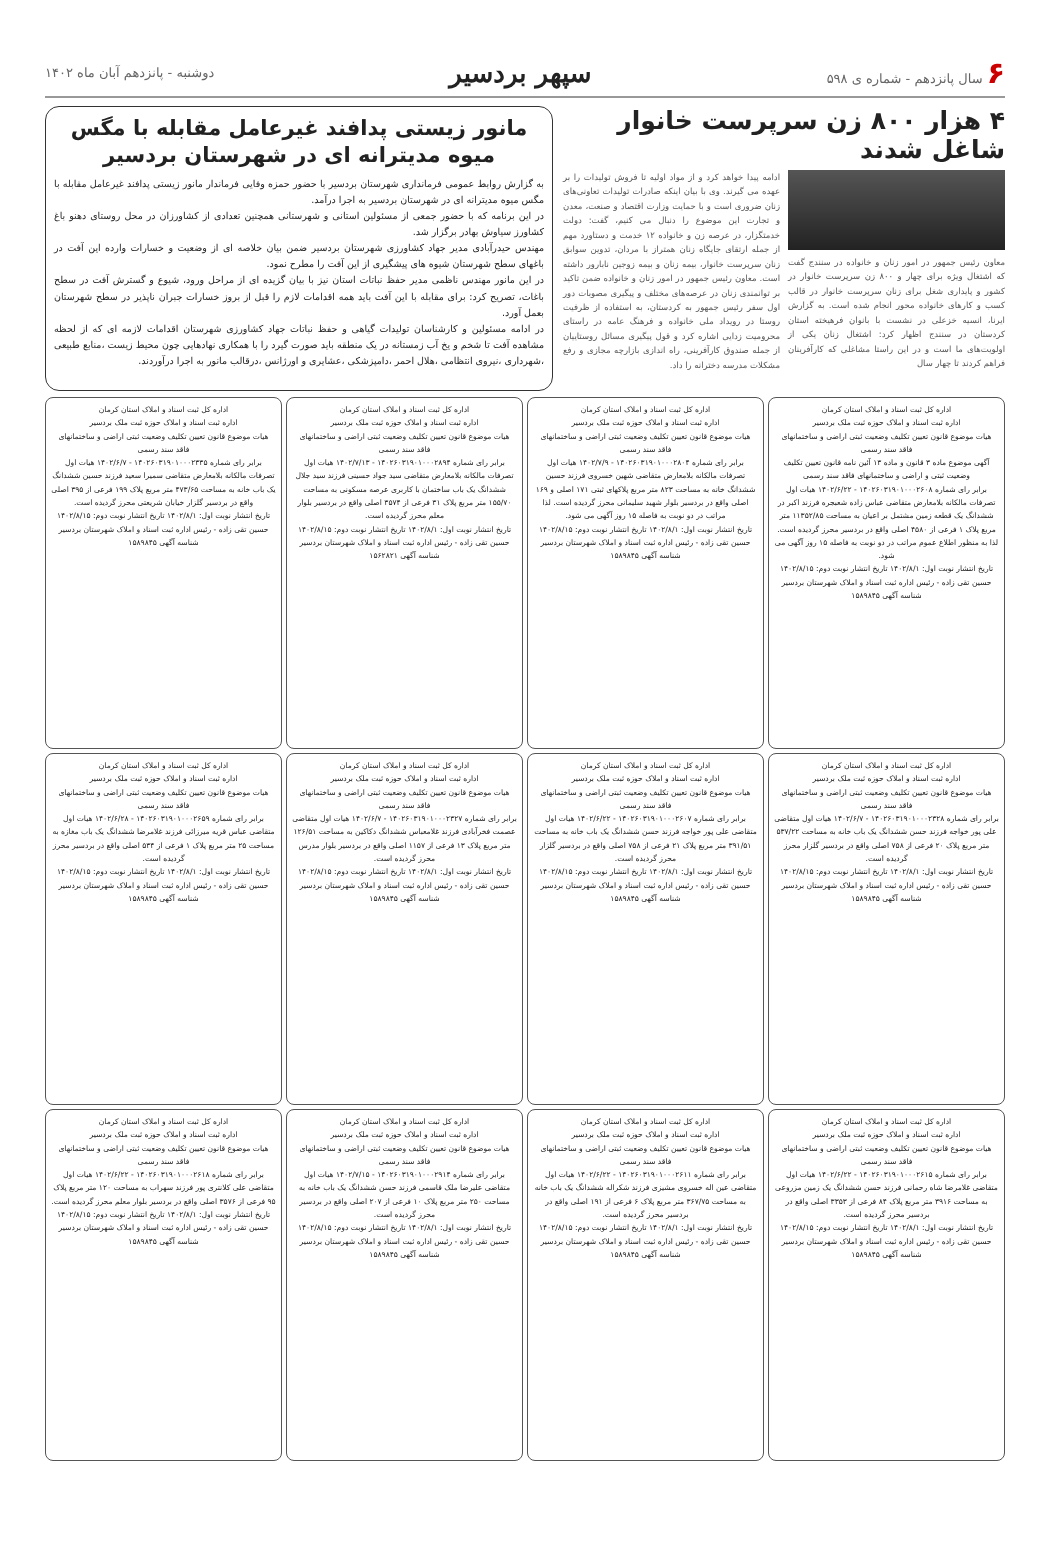۶ سال پانزدهم - شماره ی ۵۹۸
سپهر بردسیر
دوشنبه - پانزدهم آبان ماه ۱۴۰۲
۴ هزار ۸۰۰ زن سرپرست خانوار شاغل شدند
معاون رئیس جمهور در امور زنان و خانواده در سنندج گفت که اشتغال ویژه برای چهار و ۸۰۰ زن سرپرست خانوار در کشور و پایداری شغل برای زنان سرپرست خانوار در قالب کسب و کارهای خانواده محور انجام شده است. به گزارش ایرنا، انسیه خزعلی در نشست با بانوان فرهیخته استان کردستان در سنندج اظهار کرد: اشتغال زنان یکی از اولویت‌های ما است و در این راستا مشاغلی که کارآفرینان فراهم کردند تا چهار سال
ادامه پیدا خواهد کرد و از مواد اولیه تا فروش تولیدات را بر عهده می گیرند. وی با بیان اینکه صادرات تولیدات تعاونی‌های زنان ضروری است و با حمایت وزارت اقتصاد و صنعت، معدن و تجارت این موضوع را دنبال می کنیم، گفت: دولت خدمتگزار، در عرصه زن و خانواده ۱۲ خدمت و دستاورد مهم از جمله ارتقای جایگاه زنان همتراز با مردان، تدوین سوابق زنان سرپرست خانوار، بیمه زنان و بیمه زوجین نابارور داشته است. معاون رئیس جمهور در امور زنان و خانواده ضمن تاکید بر توانمندی زنان در عرصه‌های مختلف و پیگیری مصوبات دور اول سفر رئیس جمهور به کردستان، به استفاده از ظرفیت روستا در رویداد ملی خانواده و فرهنگ عامه در راستای محرومیت زدایی اشاره کرد و قول پیگیری مسائل روستاییان از جمله صندوق کارآفرینی، راه اندازی بازارچه مجازی و رفع مشکلات مدرسه دخترانه را داد.
مانور زیستی پدافند غیرعامل مقابله با مگس میوه مدیترانه ای در شهرستان بردسیر
به گزارش روابط عمومی فرمانداری شهرستان بردسیر با حضور حمزه وفایی فرماندار مانور زیستی پدافند غیرعامل مقابله با مگس میوه مدیترانه ای در شهرستان بردسیر به اجرا درآمد.
در این برنامه که با حضور جمعی از مسئولین استانی و شهرستانی همچنین تعدادی از کشاورزان در محل روستای دهنو باغ کشاورز سیاوش بهادر برگزار شد.
مهندس حیدرآبادی مدیر جهاد کشاورزی شهرستان بردسیر ضمن بیان خلاصه ای از وضعیت و خسارات وارده این آفت در باغهای سطح شهرستان شیوه های پیشگیری از این آفت را مطرح نمود.
در این مانور مهندس ناظمی مدیر حفظ نباتات استان نیز با بیان گزیده ای از مراحل ورود، شیوع و گسترش آفت در سطح باغات، تصریح کرد: برای مقابله با این آفت باید همه اقدامات لازم را قبل از بروز خسارات جبران ناپذیر در سطح شهرستان بعمل آورد.
در ادامه مسئولین و کارشناسان تولیدات گیاهی و حفظ نباتات جهاد کشاورزی شهرستان اقدامات لازمه ای که از لحظه مشاهده آفت تا شخم و یخ آب زمستانه در یک منطقه باید صورت گیرد را با همکاری نهادهایی چون محیط زیست ،منابع طبیعی ،شهرداری ،نیروی انتظامی ،هلال احمر ،دامپزشکی ،عشایری و اورژانس ،درقالب مانور به اجرا درآوردند.
اداره کل ثبت اسناد و املاک استان کرمان
اداره ثبت اسناد و املاک حوزه ثبت ملک بردسیر
هیات موضوع قانون تعیین تکلیف وضعیت ثبتی اراضی و ساختمانهای فاقد سند رسمی
آگهی موضوع ماده ۳ قانون و ماده ۱۳ آئین نامه قانون تعیین تکلیف وضعیت ثبتی و اراضی و ساختمانهای فاقد سند رسمی
برابر رای شماره ۱۴۰۲۶۰۳۱۹۰۱۰۰۰۲۶۰۸ - ۱۴۰۲/۶/۲۲ هیات اول تصرفات مالکانه بلامعارض متقاضی عباس زاده شعبجره فرزند اکبر در ششدانگ یک قطعه زمین مشتمل بر اعیان به مساحت ۱۱۳۵۲/۸۵ متر مربع پلاک ۱ فرعی از ۴۵۸۰ اصلی واقع در بردسیر محرز گردیده است. لذا به منظور اطلاع عموم مراتب در دو نوبت به فاصله ۱۵ روز آگهی می شود.
تاریخ انتشار نوبت اول: ۱۴۰۲/۸/۱ تاریخ انتشار نوبت دوم: ۱۴۰۲/۸/۱۵
حسین تقی زاده - رئیس اداره ثبت اسناد و املاک شهرستان بردسیر
شناسه آگهی ۱۵۸۹۸۴۵
اداره کل ثبت اسناد و املاک استان کرمان
اداره ثبت اسناد و املاک حوزه ثبت ملک بردسیر
هیات موضوع قانون تعیین تکلیف وضعیت ثبتی اراضی و ساختمانهای فاقد سند رسمی
برابر رای شماره ۱۴۰۲۶۰۳۱۹۰۱۰۰۰۲۸۰۴ - ۱۴۰۲/۷/۹ هیات اول تصرفات مالکانه بلامعارض متقاضی شهین خسروی فرزند حسین ششدانگ خانه به مساحت ۸۲۳ متر مربع پلاکهای ثبتی ۱۷۱ اصلی و ۱۶۹ اصلی واقع در بردسیر بلوار شهید سلیمانی محرز گردیده است. لذا مراتب در دو نوبت به فاصله ۱۵ روز آگهی می شود.
تاریخ انتشار نوبت اول: ۱۴۰۲/۸/۱ تاریخ انتشار نوبت دوم: ۱۴۰۲/۸/۱۵
حسین تقی زاده - رئیس اداره ثبت اسناد و املاک شهرستان بردسیر
شناسه آگهی ۱۵۸۹۸۴۵
اداره کل ثبت اسناد و املاک استان کرمان
اداره ثبت اسناد و املاک حوزه ثبت ملک بردسیر
هیات موضوع قانون تعیین تکلیف وضعیت ثبتی اراضی و ساختمانهای فاقد سند رسمی
برابر رای شماره ۱۴۰۲۶۰۳۱۹۰۱۰۰۰۲۸۹۴ - ۱۴۰۲/۷/۱۳ هیات اول تصرفات مالکانه بلامعارض متقاضی سید جواد حسینی فرزند سید جلال ششدانگ یک باب ساختمان با کاربری عرصه مسکونی به مساحت ۱۵۵/۷۰ متر مربع پلاک ۳۱ فرعی از ۳۵۷۴ اصلی واقع در بردسیر بلوار معلم محرز گردیده است.
تاریخ انتشار نوبت اول: ۱۴۰۲/۸/۱ تاریخ انتشار نوبت دوم: ۱۴۰۲/۸/۱۵
حسین تقی زاده - رئیس اداره ثبت اسناد و املاک شهرستان بردسیر
شناسه آگهی ۱۵۶۲۸۲۱
اداره کل ثبت اسناد و املاک استان کرمان
اداره ثبت اسناد و املاک حوزه ثبت ملک بردسیر
هیات موضوع قانون تعیین تکلیف وضعیت ثبتی اراضی و ساختمانهای فاقد سند رسمی
برابر رای شماره ۱۴۰۲۶۰۳۱۹۰۱۰۰۰۲۳۳۵ - ۱۴۰۲/۶/۷ هیات اول تصرفات مالکانه بلامعارض متقاضی سمیرا سعید فرزند حسین ششدانگ یک باب خانه به مساحت ۴۷۳/۶۵ متر مربع پلاک ۱۹۹ فرعی از ۳۹۵ اصلی واقع در بردسیر گلزار خیابان شریعتی محرز گردیده است.
تاریخ انتشار نوبت اول: ۱۴۰۲/۸/۱ تاریخ انتشار نوبت دوم: ۱۴۰۲/۸/۱۵
حسین تقی زاده - رئیس اداره ثبت اسناد و املاک شهرستان بردسیر
شناسه آگهی ۱۵۸۹۸۴۵
اداره کل ثبت اسناد و املاک استان کرمان
اداره ثبت اسناد و املاک حوزه ثبت ملک بردسیر
هیات موضوع قانون تعیین تکلیف وضعیت ثبتی اراضی و ساختمانهای فاقد سند رسمی
برابر رای شماره ۱۴۰۲۶۰۳۱۹۰۱۰۰۰۲۳۲۸ - ۱۴۰۲/۶/۷ هیات اول متقاضی علی پور خواجه فرزند حسن ششدانگ یک باب خانه به مساحت ۵۳۷/۲۲ متر مربع پلاک ۲۰ فرعی از ۷۵۸ اصلی واقع در بردسیر گلزار محرز گردیده است.
تاریخ انتشار نوبت اول: ۱۴۰۲/۸/۱ تاریخ انتشار نوبت دوم: ۱۴۰۲/۸/۱۵
حسین تقی زاده - رئیس اداره ثبت اسناد و املاک شهرستان بردسیر
شناسه آگهی ۱۵۸۹۸۴۵
اداره کل ثبت اسناد و املاک استان کرمان
اداره ثبت اسناد و املاک حوزه ثبت ملک بردسیر
هیات موضوع قانون تعیین تکلیف وضعیت ثبتی اراضی و ساختمانهای فاقد سند رسمی
برابر رای شماره ۱۴۰۲۶۰۳۱۹۰۱۰۰۰۲۶۰۷ - ۱۴۰۲/۶/۲۲ هیات اول متقاضی علی پور خواجه فرزند حسن ششدانگ یک باب خانه به مساحت ۳۹۱/۵۱ متر مربع پلاک ۲۱ فرعی از ۷۵۸ اصلی واقع در بردسیر گلزار محرز گردیده است.
تاریخ انتشار نوبت اول: ۱۴۰۲/۸/۱ تاریخ انتشار نوبت دوم: ۱۴۰۲/۸/۱۵
حسین تقی زاده - رئیس اداره ثبت اسناد و املاک شهرستان بردسیر
شناسه آگهی ۱۵۸۹۸۴۵
اداره کل ثبت اسناد و املاک استان کرمان
اداره ثبت اسناد و املاک حوزه ثبت ملک بردسیر
هیات موضوع قانون تعیین تکلیف وضعیت ثبتی اراضی و ساختمانهای فاقد سند رسمی
برابر رای شماره ۱۴۰۲۶۰۳۱۹۰۱۰۰۰۲۳۲۷ - ۱۴۰۲/۶/۷ هیات اول متقاضی عصمت فخرآبادی فرزند غلامعباس ششدانگ دکاکین به مساحت ۱۲۶/۵۱ متر مربع پلاک ۱۳ فرعی از ۱۱۵۷ اصلی واقع در بردسیر بلوار مدرس محرز گردیده است.
تاریخ انتشار نوبت اول: ۱۴۰۲/۸/۱ تاریخ انتشار نوبت دوم: ۱۴۰۲/۸/۱۵
حسین تقی زاده - رئیس اداره ثبت اسناد و املاک شهرستان بردسیر
شناسه آگهی ۱۵۸۹۸۴۵
اداره کل ثبت اسناد و املاک استان کرمان
اداره ثبت اسناد و املاک حوزه ثبت ملک بردسیر
هیات موضوع قانون تعیین تکلیف وضعیت ثبتی اراضی و ساختمانهای فاقد سند رسمی
برابر رای شماره ۱۴۰۲۶۰۳۱۹۰۱۰۰۰۲۶۵۹ - ۱۴۰۲/۶/۲۸ هیات اول متقاضی عباس قریه میرزائی فرزند غلامرضا ششدانگ یک باب مغازه به مساحت ۲۵ متر مربع پلاک ۱ فرعی از ۵۳۴ اصلی واقع در بردسیر محرز گردیده است.
تاریخ انتشار نوبت اول: ۱۴۰۲/۸/۱ تاریخ انتشار نوبت دوم: ۱۴۰۲/۸/۱۵
حسین تقی زاده - رئیس اداره ثبت اسناد و املاک شهرستان بردسیر
شناسه آگهی ۱۵۸۹۸۴۵
اداره کل ثبت اسناد و املاک استان کرمان
اداره ثبت اسناد و املاک حوزه ثبت ملک بردسیر
هیات موضوع قانون تعیین تکلیف وضعیت ثبتی اراضی و ساختمانهای فاقد سند رسمی
برابر رای شماره ۱۴۰۲۶۰۳۱۹۰۱۰۰۰۲۶۱۵ - ۱۴۰۲/۶/۲۲ هیات اول متقاضی غلامرضا شاه رحمانی فرزند حسن ششدانگ یک زمین مزروعی به مساحت ۳۹۱۶ متر مربع پلاک ۸۴ فرعی از ۳۳۵۳ اصلی واقع در بردسیر محرز گردیده است.
تاریخ انتشار نوبت اول: ۱۴۰۲/۸/۱ تاریخ انتشار نوبت دوم: ۱۴۰۲/۸/۱۵
حسین تقی زاده - رئیس اداره ثبت اسناد و املاک شهرستان بردسیر
شناسه آگهی ۱۵۸۹۸۴۵
اداره کل ثبت اسناد و املاک استان کرمان
اداره ثبت اسناد و املاک حوزه ثبت ملک بردسیر
هیات موضوع قانون تعیین تکلیف وضعیت ثبتی اراضی و ساختمانهای فاقد سند رسمی
برابر رای شماره ۱۴۰۲۶۰۳۱۹۰۱۰۰۰۲۶۱۱ - ۱۴۰۲/۶/۲۲ هیات اول متقاضی عین اله خسروی مشیزی فرزند شکراله ششدانگ یک باب خانه به مساحت ۳۶۷/۷۵ متر مربع پلاک ۶ فرعی از ۱۹۱ اصلی واقع در بردسیر محرز گردیده است.
تاریخ انتشار نوبت اول: ۱۴۰۲/۸/۱ تاریخ انتشار نوبت دوم: ۱۴۰۲/۸/۱۵
حسین تقی زاده - رئیس اداره ثبت اسناد و املاک شهرستان بردسیر
شناسه آگهی ۱۵۸۹۸۴۵
اداره کل ثبت اسناد و املاک استان کرمان
اداره ثبت اسناد و املاک حوزه ثبت ملک بردسیر
هیات موضوع قانون تعیین تکلیف وضعیت ثبتی اراضی و ساختمانهای فاقد سند رسمی
برابر رای شماره ۱۴۰۲۶۰۳۱۹۰۱۰۰۰۲۹۱۴ - ۱۴۰۲/۷/۱۵ هیات اول متقاضی علیرضا ملک قاسمی فرزند حسن ششدانگ یک باب خانه به مساحت ۲۵۰ متر مربع پلاک ۱۰ فرعی از ۲۰۷ اصلی واقع در بردسیر محرز گردیده است.
تاریخ انتشار نوبت اول: ۱۴۰۲/۸/۱ تاریخ انتشار نوبت دوم: ۱۴۰۲/۸/۱۵
حسین تقی زاده - رئیس اداره ثبت اسناد و املاک شهرستان بردسیر
شناسه آگهی ۱۵۸۹۸۴۵
اداره کل ثبت اسناد و املاک استان کرمان
اداره ثبت اسناد و املاک حوزه ثبت ملک بردسیر
هیات موضوع قانون تعیین تکلیف وضعیت ثبتی اراضی و ساختمانهای فاقد سند رسمی
برابر رای شماره ۱۴۰۲۶۰۳۱۹۰۱۰۰۰۲۶۱۸ - ۱۴۰۲/۶/۲۲ هیات اول متقاضی علی کلانتری پور فرزند سهراب به مساحت ۱۲۰ متر مربع پلاک ۹۵ فرعی از ۳۵۷۶ اصلی واقع در بردسیر بلوار معلم محرز گردیده است.
تاریخ انتشار نوبت اول: ۱۴۰۲/۸/۱ تاریخ انتشار نوبت دوم: ۱۴۰۲/۸/۱۵
حسین تقی زاده - رئیس اداره ثبت اسناد و املاک شهرستان بردسیر
شناسه آگهی ۱۵۸۹۸۴۵